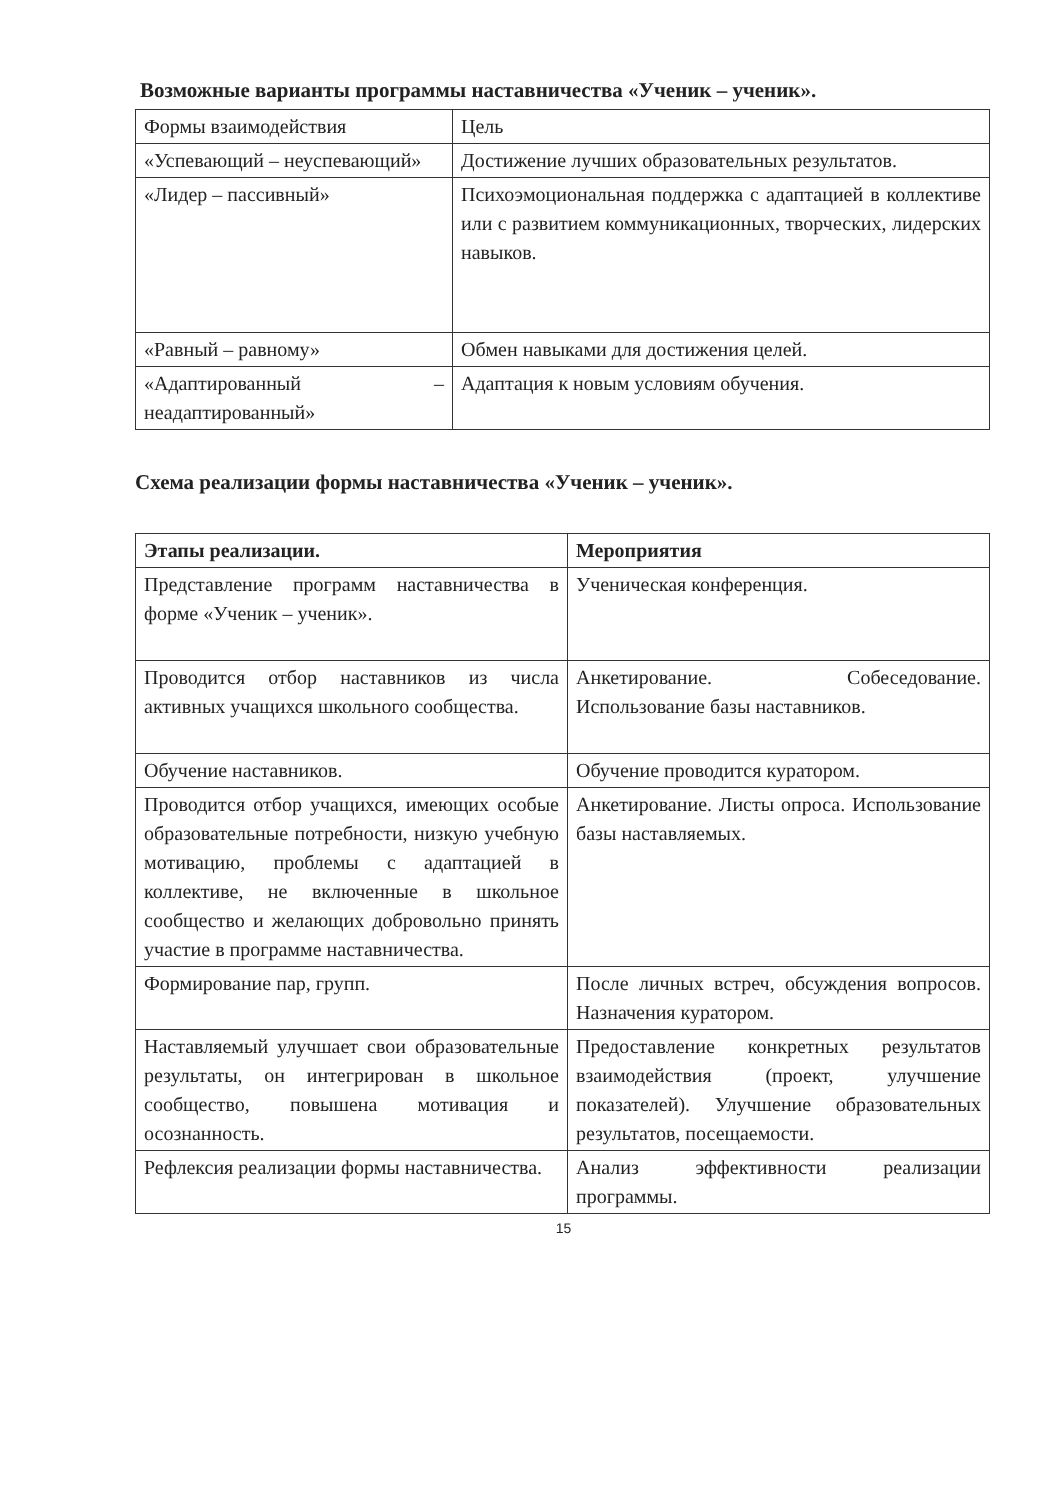Возможные варианты программы наставничества «Ученик – ученик».
| Формы взаимодействия | Цель |
| «Успевающий – неуспевающий» | Достижение лучших образовательных результатов. |
| «Лидер – пассивный» | Психоэмоциональная поддержка с адаптацией в коллективе или с развитием коммуникационных, творческих, лидерских навыков. |
| «Равный – равному» | Обмен навыками для достижения целей. |
| «Адаптированный – неадаптированный» | Адаптация к новым условиям обучения. |
Схема реализации формы наставничества «Ученик – ученик».
| Этапы реализации. | Мероприятия |
| --- | --- |
| Представление программ наставничества в форме «Ученик – ученик». | Ученическая конференция. |
| Проводится отбор наставников из числа активных учащихся школьного сообщества. | Анкетирование. Собеседование. Использование базы наставников. |
| Обучение наставников. | Обучение проводится куратором. |
| Проводится отбор учащихся, имеющих особые образовательные потребности, низкую учебную мотивацию, проблемы с адаптацией в коллективе, не включенные в школьное сообщество и желающих добровольно принять участие в программе наставничества. | Анкетирование. Листы опроса. Использование базы наставляемых. |
| Формирование пар, групп. | После личных встреч, обсуждения вопросов. Назначения куратором. |
| Наставляемый улучшает свои образовательные результаты, он интегрирован в школьное сообщество, повышена мотивация и осознанность. | Предоставление конкретных результатов взаимодействия (проект, улучшение показателей). Улучшение образовательных результатов, посещаемости. |
| Рефлексия реализации формы наставничества. | Анализ эффективности реализации программы. |
15